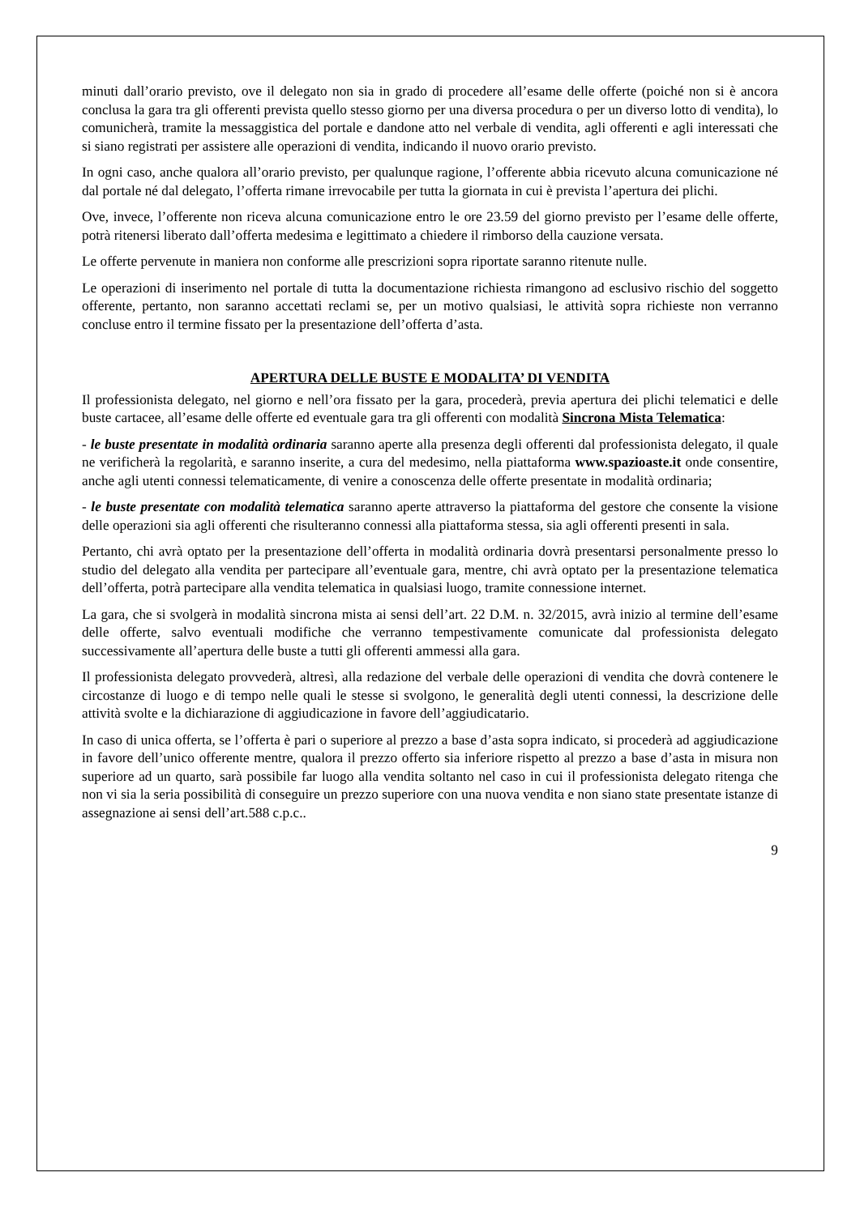minuti dall’orario previsto, ove il delegato non sia in grado di procedere all’esame delle offerte (poiché non si è ancora conclusa la gara tra gli offerenti prevista quello stesso giorno per una diversa procedura o per un diverso lotto di vendita), lo comunicherà, tramite la messaggistica del portale e dandone atto nel verbale di vendita, agli offerenti e agli interessati che si siano registrati per assistere alle operazioni di vendita, indicando il nuovo orario previsto.
In ogni caso, anche qualora all’orario previsto, per qualunque ragione, l’offerente abbia ricevuto alcuna comunicazione né dal portale né dal delegato, l’offerta rimane irrevocabile per tutta la giornata in cui è prevista l’apertura dei plichi.
Ove, invece, l’offerente non riceva alcuna comunicazione entro le ore 23.59 del giorno previsto per l’esame delle offerte, potrà ritenersi liberato dall’offerta medesima e legittimato a chiedere il rimborso della cauzione versata.
Le offerte pervenute in maniera non conforme alle prescrizioni sopra riportate saranno ritenute nulle.
Le operazioni di inserimento nel portale di tutta la documentazione richiesta rimangono ad esclusivo rischio del soggetto offerente, pertanto, non saranno accettati reclami se, per un motivo qualsiasi, le attività sopra richieste non verranno concluse entro il termine fissato per la presentazione dell’offerta d’asta.
APERTURA DELLE BUSTE E MODALITA’ DI VENDITA
Il professionista delegato, nel giorno e nell’ora fissato per la gara, procederà, previa apertura dei plichi telematici e delle buste cartacee, all’esame delle offerte ed eventuale gara tra gli offerenti con modalità Sincrona Mista Telematica:
- le buste presentate in modalità ordinaria saranno aperte alla presenza degli offerenti dal professionista delegato, il quale ne verificherà la regolarità, e saranno inserite, a cura del medesimo, nella piattaforma www.spazioaste.it onde consentire, anche agli utenti connessi telematicamente, di venire a conoscenza delle offerte presentate in modalità ordinaria;
- le buste presentate con modalità telematica saranno aperte attraverso la piattaforma del gestore che consente la visione delle operazioni sia agli offerenti che risulteranno connessi alla piattaforma stessa, sia agli offerenti presenti in sala.
Pertanto, chi avrà optato per la presentazione dell’offerta in modalità ordinaria dovrà presentarsi personalmente presso lo studio del delegato alla vendita per partecipare all’eventuale gara, mentre, chi avrà optato per la presentazione telematica dell’offerta, potrà partecipare alla vendita telematica in qualsiasi luogo, tramite connessione internet.
La gara, che si svolgerà in modalità sincrona mista ai sensi dell’art. 22 D.M. n. 32/2015, avrà inizio al termine dell’esame delle offerte, salvo eventuali modifiche che verranno tempestivamente comunicate dal professionista delegato successivamente all’apertura delle buste a tutti gli offerenti ammessi alla gara.
Il professionista delegato provvederà, altresì, alla redazione del verbale delle operazioni di vendita che dovrà contenere le circostanze di luogo e di tempo nelle quali le stesse si svolgono, le generalità degli utenti connessi, la descrizione delle attività svolte e la dichiarazione di aggiudicazione in favore dell’aggiudicatario.
In caso di unica offerta, se l’offerta è pari o superiore al prezzo a base d’asta sopra indicato, si procederà ad aggiudicazione in favore dell’unico offerente mentre, qualora il prezzo offerto sia inferiore rispetto al prezzo a base d’asta in misura non superiore ad un quarto, sarà possibile far luogo alla vendita soltanto nel caso in cui il professionista delegato ritenga che non vi sia la seria possibilità di conseguire un prezzo superiore con una nuova vendita e non siano state presentate istanze di assegnazione ai sensi dell’art.588 c.p.c..
9